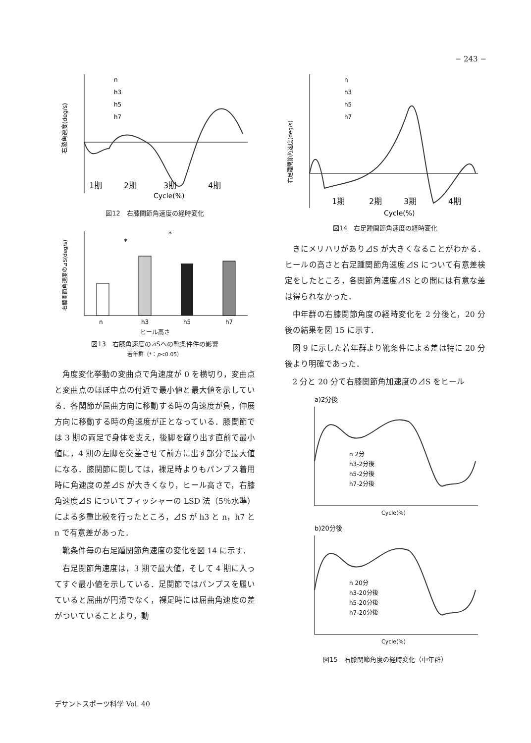− 243 −
右膝角速度(deg/s)
1期
2期
3期
4期
Cycle(%)
n
h3
h5
h7
図12　右膝関節角速度の経時変化
n
h3
h5
h7
右膝関節角速度の⊿S(deg/s)
*
*
ヒール高さ
図13　右膝角速度の⊿Sへの靴条件件の影響
若年群（*：p<0.05）
角度変化挙動の変曲点で角速度が 0 を横切り，変曲点と変曲点のほぼ中点の付近で最小値と最大値を示している．各関節が屈曲方向に移動する時の角速度が負，伸展方向に移動する時の角速度が正となっている．膝関節では 3 期の両足で身体を支え，後脚を蹴り出す直前で最小値に，4 期の左脚を交差させて前方に出す部分で最大値になる．膝関節に関しては，裸足時よりもパンプス着用時に角速度の差⊿S が大きくなり，ヒール高さで，右膝角速度⊿S についてフィッシャーの LSD 法（5％水準）による多重比較を行ったところ，⊿S が h3 と n，h7 と n で有意差があった．
靴条件毎の右足踵関節角速度の変化を図 14 に示す．
右足関節角速度は，3 期で最大値，そして 4 期に入ってすぐ最小値を示している．足関節ではパンプスを履いていると屈曲が円滑でなく，裸足時には屈曲角速度の差がついていることより，動
右足踵関節角速度(deg/s)
1期
2期
3期
4期
Cycle(%)
n
h3
h5
h7
図14　右足踵関節角速度の経時変化
きにメリハリがあり⊿S が大きくなることがわかる．ヒールの高さと右足踵関節角速度⊿S について有意差検定をしたところ，各関節角速度⊿S との間には有意な差は得られなかった．
中年群の右膝関節角度の経時変化を 2 分後と，20 分後の結果を図 15 に示す．
図 9 に示した若年群より靴条件による差は特に 20 分後より明確であった．
2 分と 20 分で右膝関節角加速度の⊿S をヒール
a)2分後
n 2分
h3-2分後
h5-2分後
h7-2分後
Cycle(%)
b)20分後
n 20分
h3-20分後
h5-20分後
h7-20分後
Cycle(%)
図15　右膝関節角度の経時変化（中年群）
デサントスポーツ科学 Vol. 40